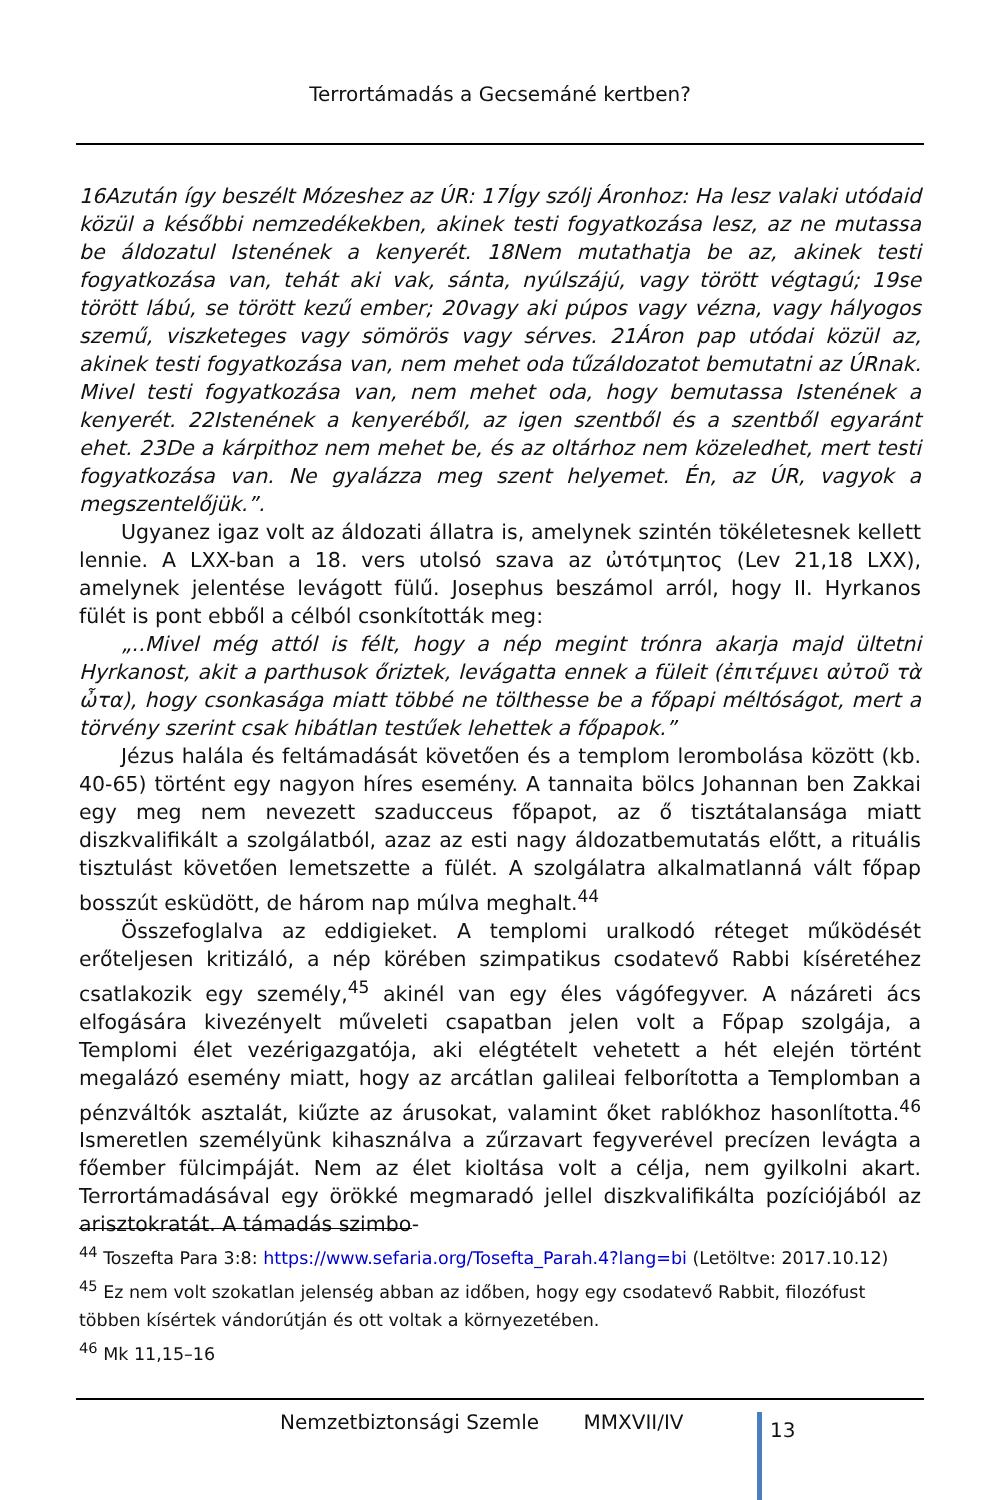Terrortámadás a Gecsemáné kertben?
16Azután így beszélt Mózeshez az ÚR: 17Így szólj Áronhoz: Ha lesz valaki utódaid közül a későbbi nemzedékekben, akinek testi fogyatkozása lesz, az ne mutassa be áldozatul Istenének a kenyerét. 18Nem mutathatja be az, akinek testi fogyatkozása van, tehát aki vak, sánta, nyúlszájú, vagy törött végtagú; 19se törött lábú, se törött kezű ember; 20vagy aki púpos vagy vézna, vagy hályogos szemű, viszketeges vagy sömörös vagy sérves. 21Áron pap utódai közül az, akinek testi fogyatkozása van, nem mehet oda tűzáldozatot bemutatni az ÚRnak. Mivel testi fogyatkozása van, nem mehet oda, hogy bemutassa Istenének a kenyerét. 22Istenének a kenyeréből, az igen szentből és a szentből egyaránt ehet. 23De a kárpithoz nem mehet be, és az oltárhoz nem közeledhet, mert testi fogyatkozása van. Ne gyalázza meg szent helyemet. Én, az ÚR, vagyok a megszentelőjük.”.
Ugyanez igaz volt az áldozati állatra is, amelynek szintén tökéletesnek kellett lennie. A LXX-ban a 18. vers utolsó szava az ὠτότμητος (Lev 21,18 LXX), amelynek jelentése levágott fülű. Josephus beszámol arról, hogy II. Hyrkanos fülét is pont ebből a célból csonkították meg:
„..Mivel még attól is félt, hogy a nép megint trónra akarja majd ültetni Hyrkanost, akit a parthusok őriztek, levágatta ennek a füleit (ἐπιτέμνει αὐτοῦ τὰ ὦτα), hogy csonkasága miatt többé ne tölthesse be a főpapi méltóságot, mert a törvény szerint csak hibátlan testűek lehettek a főpapok.”
Jézus halála és feltámadását követően és a templom lerombolása között (kb. 40-65) történt egy nagyon híres esemény. A tannaita bölcs Johannan ben Zakkai egy meg nem nevezett szaducceus főpapot, az ő tisztátalansága miatt diszkvalifikált a szolgálatból, azaz az esti nagy áldozatbemutatás előtt, a rituális tisztulást követően lemetszette a fülét. A szolgálatra alkalmatlanná vált főpap bosszút esküdött, de három nap múlva meghalt.<sup>44</sup>
Összefoglalva az eddigieket. A templomi uralkodó réteget működését erőteljesen kritizáló, a nép körében szimpatikus csodatevő Rabbi kíséretéhez csatlakozik egy személy,<sup>45</sup> akinél van egy éles vágófegyver. A názáreti ács elfogására kivezényelt műveleti csapatban jelen volt a Főpap szolgája, a Templomi élet vezérigazgatója, aki elégtételt vehetett a hét elején történt megalázó esemény miatt, hogy az arcátlan galileai felborította a Templomban a pénzváltók asztalát, kiűzte az árusokat, valamint őket rablókhoz hasonlította.<sup>46</sup> Ismeretlen személyünk kihasználva a zűrzavart fegyverével precízen levágta a főember fülcimpáját. Nem az élet kioltása volt a célja, nem gyilkolni akart. Terrortámadásával egy örökké megmaradó jellel diszkvalifikálta pozíciójából az arisztokratát. A támadás szimbo-
<sup>44</sup> Toszefta Para 3:8: https://www.sefaria.org/Tosefta_Parah.4?lang=bi (Letöltve: 2017.10.12)
<sup>45</sup> Ez nem volt szokatlan jelenség abban az időben, hogy egy csodatevő Rabbit, filozófust többen kísértek vándorútján és ott voltak a környezetében.
<sup>46</sup> Mk 11,15–16
Nemzetbiztonsági Szemle MMXVII/IV
13